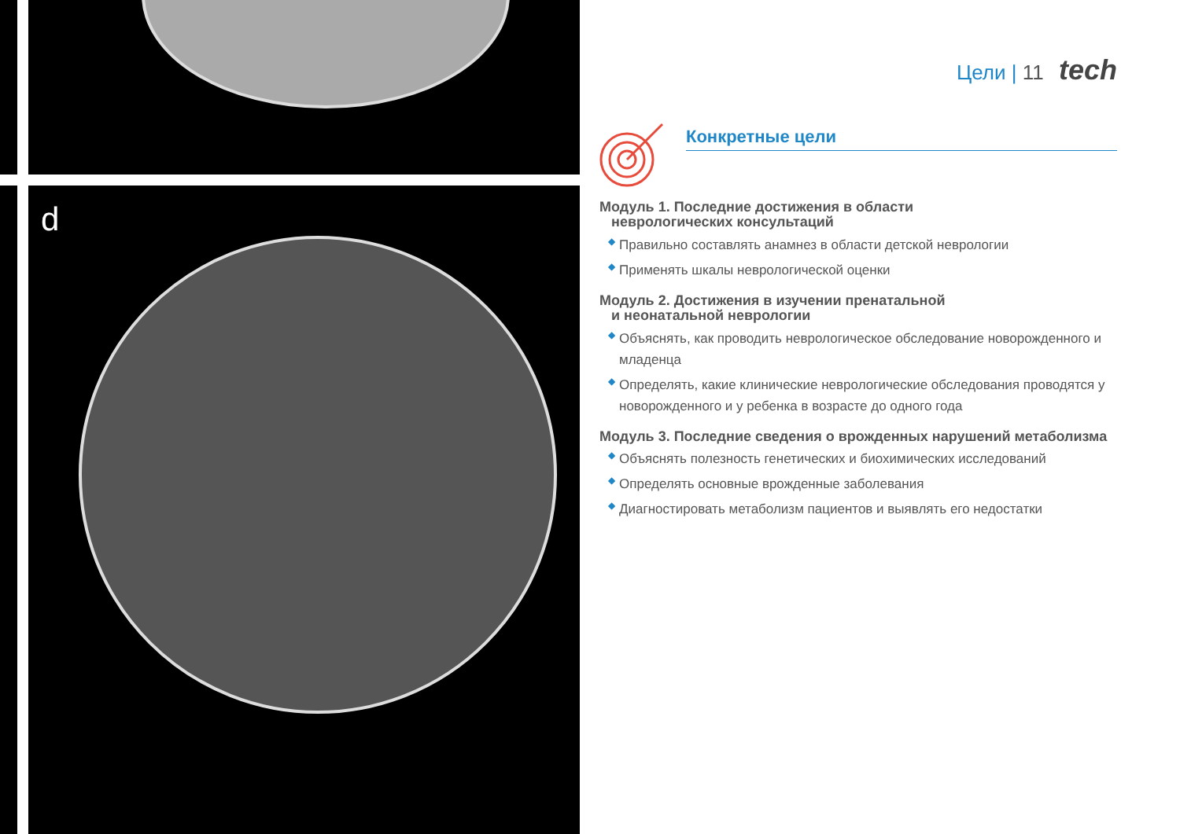d
Цели | 11 tech
Конкретные цели
Модуль 1. Последние достижения в области
неврологических консультаций
◆ Правильно составлять анамнез в области детской неврологии
◆ Применять шкалы неврологической оценки
Модуль 2. Достижения в изучении пренатальной
и неонатальной неврологии
◆ Объяснять, как проводить неврологическое обследование новорожденного и младенца
◆ Определять, какие клинические неврологические обследования проводятся у новорожденного и у ребенка в возрасте до одного года
Модуль 3. Последние сведения о врожденных нарушений метаболизма
◆ Объяснять полезность генетических и биохимических исследований
◆ Определять основные врожденные заболевания
◆ Диагностировать метаболизм пациентов и выявлять его недостатки